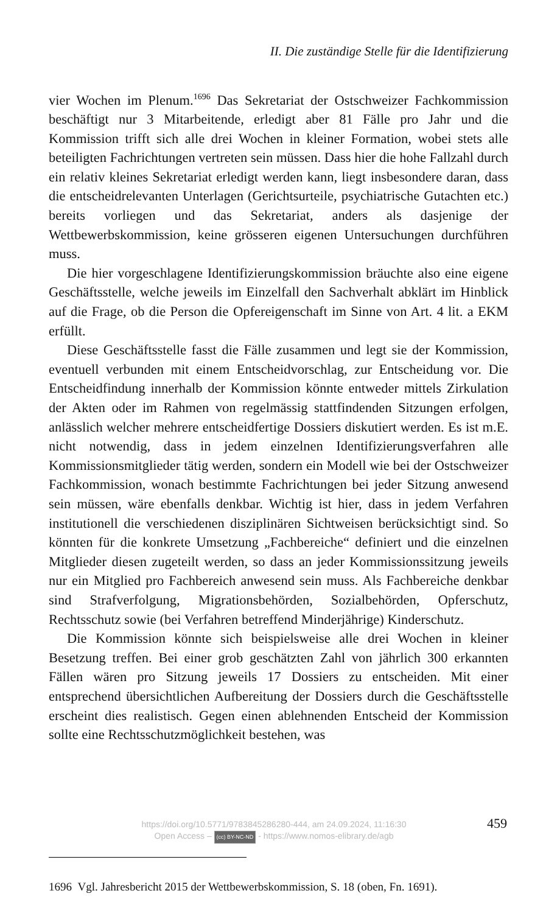II. Die zuständige Stelle für die Identifizierung
vier Wochen im Plenum.<sup>1696</sup> Das Sekretariat der Ostschweizer Fachkommission beschäftigt nur 3 Mitarbeitende, erledigt aber 81 Fälle pro Jahr und die Kommission trifft sich alle drei Wochen in kleiner Formation, wobei stets alle beteiligten Fachrichtungen vertreten sein müssen. Dass hier die hohe Fallzahl durch ein relativ kleines Sekretariat erledigt werden kann, liegt insbesondere daran, dass die entscheidrelevanten Unterlagen (Gerichtsurteile, psychiatrische Gutachten etc.) bereits vorliegen und das Sekretariat, anders als dasjenige der Wettbewerbskommission, keine grösseren eigenen Untersuchungen durchführen muss.
Die hier vorgeschlagene Identifizierungskommission bräuchte also eine eigene Geschäftsstelle, welche jeweils im Einzelfall den Sachverhalt abklärt im Hinblick auf die Frage, ob die Person die Opfereigenschaft im Sinne von Art. 4 lit. a EKM erfüllt.
Diese Geschäftsstelle fasst die Fälle zusammen und legt sie der Kommission, eventuell verbunden mit einem Entscheidvorschlag, zur Entscheidung vor. Die Entscheidfindung innerhalb der Kommission könnte entweder mittels Zirkulation der Akten oder im Rahmen von regelmässig stattfindenden Sitzungen erfolgen, anlässlich welcher mehrere entscheidfertige Dossiers diskutiert werden. Es ist m.E. nicht notwendig, dass in jedem einzelnen Identifizierungsverfahren alle Kommissionsmitglieder tätig werden, sondern ein Modell wie bei der Ostschweizer Fachkommission, wonach bestimmte Fachrichtungen bei jeder Sitzung anwesend sein müssen, wäre ebenfalls denkbar. Wichtig ist hier, dass in jedem Verfahren institutionell die verschiedenen disziplinären Sichtweisen berücksichtigt sind. So könnten für die konkrete Umsetzung „Fachbereiche“ definiert und die einzelnen Mitglieder diesen zugeteilt werden, so dass an jeder Kommissionssitzung jeweils nur ein Mitglied pro Fachbereich anwesend sein muss. Als Fachbereiche denkbar sind Strafverfolgung, Migrationsbehörden, Sozialbehörden, Opferschutz, Rechtsschutz sowie (bei Verfahren betreffend Minderjährige) Kinderschutz.
Die Kommission könnte sich beispielsweise alle drei Wochen in kleiner Besetzung treffen. Bei einer grob geschätzten Zahl von jährlich 300 erkannten Fällen wären pro Sitzung jeweils 17 Dossiers zu entscheiden. Mit einer entsprechend übersichtlichen Aufbereitung der Dossiers durch die Geschäftsstelle erscheint dies realistisch. Gegen einen ablehnenden Entscheid der Kommission sollte eine Rechtsschutzmöglichkeit bestehen, was
1696 Vgl. Jahresbericht 2015 der Wettbewerbskommission, S. 18 (oben, Fn. 1691).
https://doi.org/10.5771/9783845286280-444, am 24.09.2024, 11:16:30
Open Access – (cc) BY-NC-ND - https://www.nomos-elibrary.de/agb
459